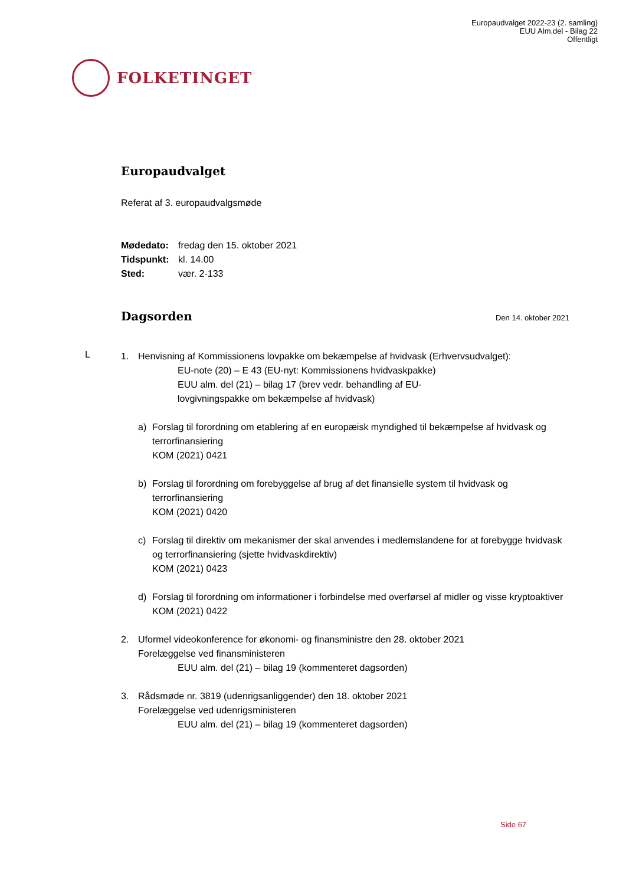Europaudvalget 2022-23 (2. samling)
EUU Alm.del - Bilag 22
Offentligt
FOLKETINGET
Europaudvalget
Referat af 3. europaudvalgsmøde
Mødedato: fredag den 15. oktober 2021
Tidspunkt: kl. 14.00
Sted: vær. 2-133
Dagsorden
Den 14. oktober 2021
L
1. Henvisning af Kommissionens lovpakke om bekæmpelse af hvidvask (Erhvervsudvalget):
EU-note (20) – E 43 (EU-nyt: Kommissionens hvidvaskpakke)
EUU alm. del (21) – bilag 17 (brev vedr. behandling af EU-
lovgivningspakke om bekæmpelse af hvidvask)
a) Forslag til forordning om etablering af en europæisk myndighed til bekæmpelse af hvidvask og terrorfinansiering
KOM (2021) 0421
b) Forslag til forordning om forebyggelse af brug af det finansielle system til hvidvask og terrorfinansiering
KOM (2021) 0420
c) Forslag til direktiv om mekanismer der skal anvendes i medlemslandene for at forebygge hvidvask og terrorfinansiering (sjette hvidvaskdirektiv)
KOM (2021) 0423
d) Forslag til forordning om informationer i forbindelse med overførsel af midler og visse kryptoaktiver
KOM (2021) 0422
2. Uformel videokonference for økonomi- og finansministre den 28. oktober 2021
Forelæggelse ved finansministeren
EUU alm. del (21) – bilag 19 (kommenteret dagsorden)
3. Rådsmøde nr. 3819 (udenrigsanliggender) den 18. oktober 2021
Forelæggelse ved udenrigsministeren
EUU alm. del (21) – bilag 19 (kommenteret dagsorden)
Side 67